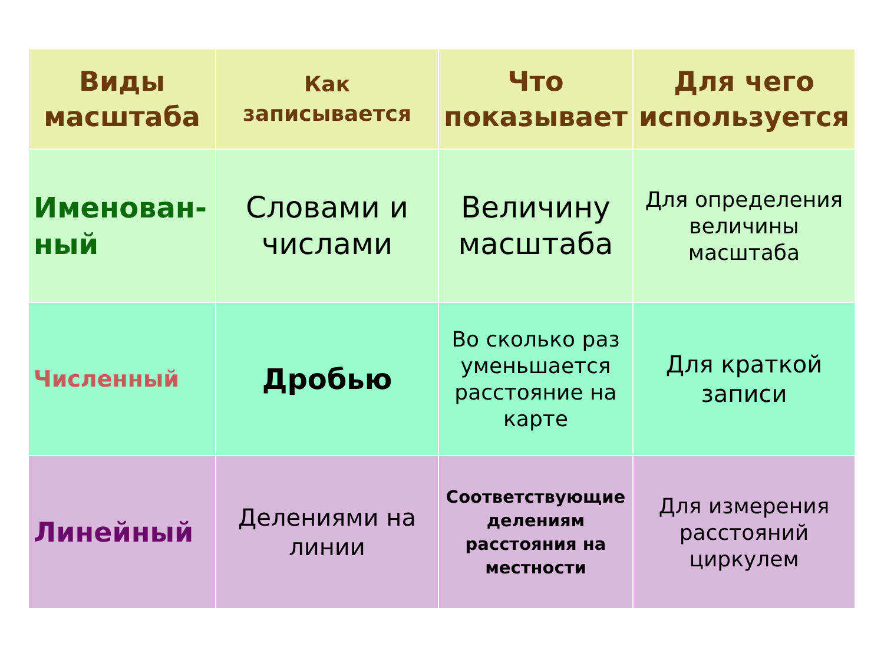| Виды масштаба | Как записывается | Что показывает | Для чего используется |
| --- | --- | --- | --- |
| Именован-ный | Словами и числами | Величину масштаба | Для определения величины масштаба |
| Численный | Дробью | Во сколько раз уменьшается расстояние на карте | Для краткой записи |
| Линейный | Делениями на линии | Соответствующие делениям расстояния на местности | Для измерения расстояний циркулем |